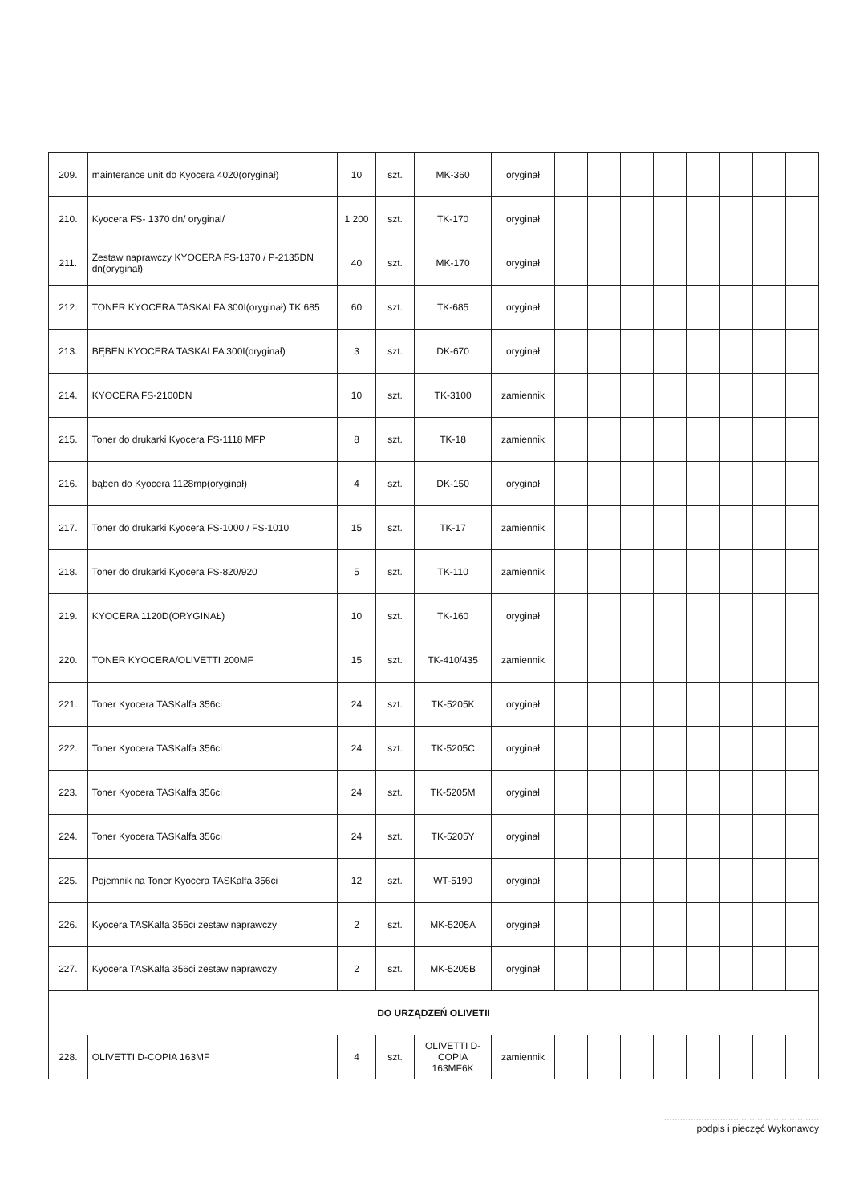| 209. | mainterance unit do Kyocera 4020(oryginał) | 10 | szt. | MK-360 | oryginał | | | | | | | | |
| 210. | Kyocera FS- 1370 dn/ oryginal/ | 1 200 | szt. | TK-170 | oryginał | | | | | | | | |
| 211. | Zestaw naprawczy KYOCERA FS-1370 / P-2135DN dn(oryginał) | 40 | szt. | MK-170 | oryginał | | | | | | | | |
| 212. | TONER KYOCERA TASKALFA 300I(oryginał) TK 685 | 60 | szt. | TK-685 | oryginał | | | | | | | | |
| 213. | BĘBEN KYOCERA TASKALFA 300I(oryginał) | 3 | szt. | DK-670 | oryginał | | | | | | | | |
| 214. | KYOCERA FS-2100DN | 10 | szt. | TK-3100 | zamiennik | | | | | | | | |
| 215. | Toner do drukarki Kyocera FS-1118 MFP | 8 | szt. | TK-18 | zamiennik | | | | | | | | |
| 216. | bąben do Kyocera 1128mp(oryginał) | 4 | szt. | DK-150 | oryginał | | | | | | | | |
| 217. | Toner do drukarki Kyocera FS-1000 / FS-1010 | 15 | szt. | TK-17 | zamiennik | | | | | | | | |
| 218. | Toner do drukarki Kyocera FS-820/920 | 5 | szt. | TK-110 | zamiennik | | | | | | | | |
| 219. | KYOCERA 1120D(ORYGINAŁ) | 10 | szt. | TK-160 | oryginał | | | | | | | | |
| 220. | TONER KYOCERA/OLIVETTI 200MF | 15 | szt. | TK-410/435 | zamiennik | | | | | | | | |
| 221. | Toner Kyocera TASKalfa 356ci | 24 | szt. | TK-5205K | oryginał | | | | | | | | |
| 222. | Toner Kyocera TASKalfa 356ci | 24 | szt. | TK-5205C | oryginał | | | | | | | | |
| 223. | Toner Kyocera TASKalfa 356ci | 24 | szt. | TK-5205M | oryginał | | | | | | | | |
| 224. | Toner Kyocera TASKalfa 356ci | 24 | szt. | TK-5205Y | oryginał | | | | | | | | |
| 225. | Pojemnik na Toner Kyocera TASKalfa 356ci | 12 | szt. | WT-5190 | oryginał | | | | | | | | |
| 226. | Kyocera TASKalfa 356ci zestaw naprawczy | 2 | szt. | MK-5205A | oryginał | | | | | | | | |
| 227. | Kyocera TASKalfa 356ci zestaw naprawczy | 2 | szt. | MK-5205B | oryginał | | | | | | | | |
| DO URZĄDZEŃ OLIVETII | | | | | | | | | | | | | |
| 228. | OLIVETTI D-COPIA 163MF | 4 | szt. | OLIVETTI D-COPIA 163MF6K | zamiennik | | | | | | | | |
..........................................................
podpis i pieczęć Wykonawcy